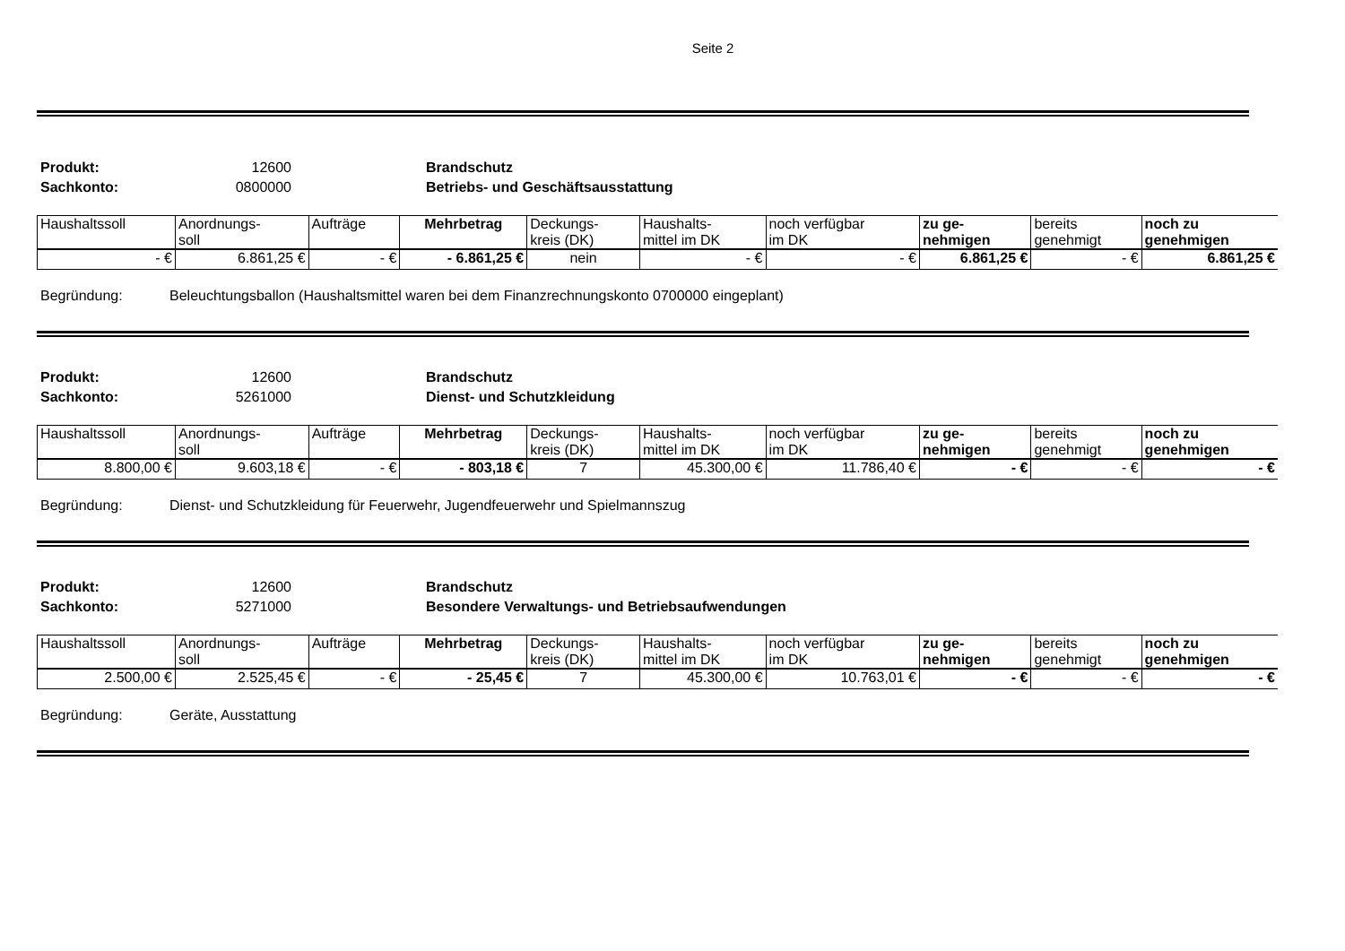Seite 2
Produkt: 12600 Brandschutz Sachkonto: 0800000 Betriebs- und Geschäftsausstattung
| Haushaltssoll | Anordnungs- soll | Aufträge | Mehrbetrag | Deckungs- kreis (DK) | Haushalts- mittel im DK | noch verfügbar im DK | zu ge- nehmigen | bereits genehmigt | noch zu genehmigen |
| --- | --- | --- | --- | --- | --- | --- | --- | --- | --- |
| - € | 6.861,25 € | - € | - 6.861,25 € | nein | - € | - € | 6.861,25 € | - € | 6.861,25 € |
Begründung: Beleuchtungsballon (Haushaltsmittel waren bei dem Finanzrechnungskonto 0700000 eingeplant)
Produkt: 12600 Brandschutz Sachkonto: 5261000 Dienst- und Schutzkleidung
| Haushaltssoll | Anordnungs- soll | Aufträge | Mehrbetrag | Deckungs- kreis (DK) | Haushalts- mittel im DK | noch verfügbar im DK | zu ge- nehmigen | bereits genehmigt | noch zu genehmigen |
| --- | --- | --- | --- | --- | --- | --- | --- | --- | --- |
| 8.800,00 € | 9.603,18 € | - € | - 803,18 € | 7 | 45.300,00 € | 11.786,40 € | - € | - € | - € |
Begründung: Dienst- und Schutzkleidung für Feuerwehr, Jugendfeuerwehr und Spielmannszug
Produkt: 12600 Brandschutz Sachkonto: 5271000 Besondere Verwaltungs- und Betriebsaufwendungen
| Haushaltssoll | Anordnungs- soll | Aufträge | Mehrbetrag | Deckungs- kreis (DK) | Haushalts- mittel im DK | noch verfügbar im DK | zu ge- nehmigen | bereits genehmigt | noch zu genehmigen |
| --- | --- | --- | --- | --- | --- | --- | --- | --- | --- |
| 2.500,00 € | 2.525,45 € | - € | - 25,45 € | 7 | 45.300,00 € | 10.763,01 € | - € | - € | - € |
Begründung: Geräte, Ausstattung